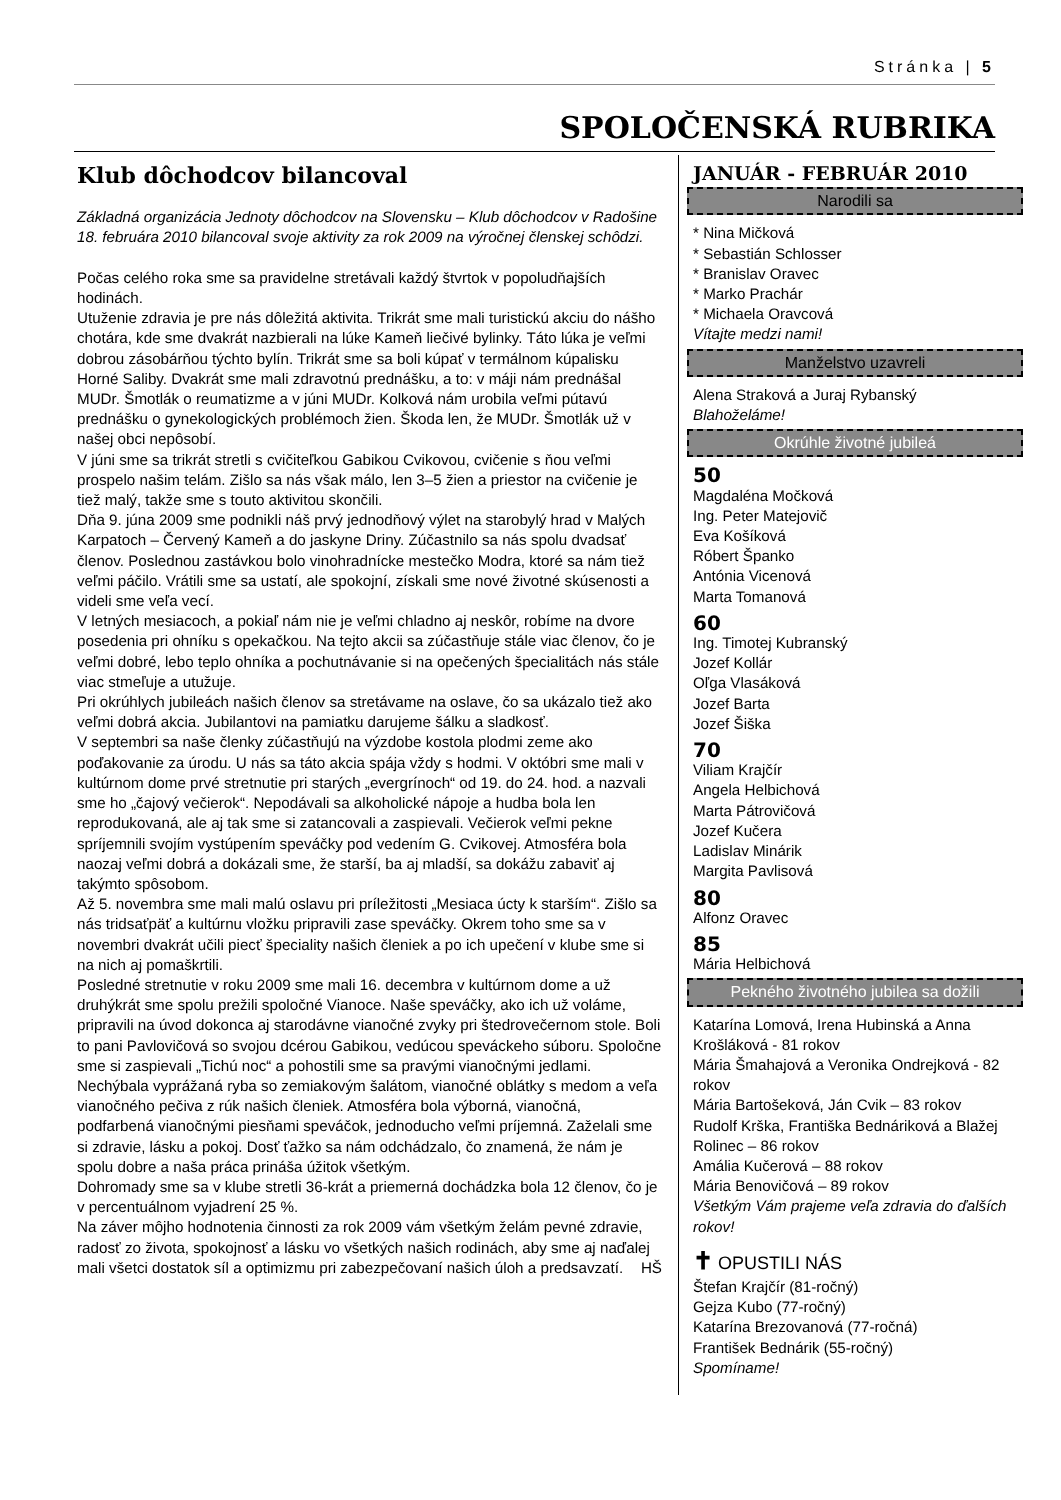Stránka | 5
SPOLOČENSKÁ RUBRIKA
Klub dôchodcov bilancoval
Základná organizácia Jednoty dôchodcov na Slovensku – Klub dôchodcov v Radošine 18. februára 2010 bilancoval svoje aktivity za rok 2009 na výročnej členskej schôdzi.
Počas celého roka sme sa pravidelne stretávali každý štvrtok v popoludňajších hodinách.
Utuženie zdravia je pre nás dôležitá aktivita. Trikrát sme mali turistickú akciu do nášho chotára, kde sme dvakrát nazbierali na lúke Kameň liečivé bylinky. Táto lúka je veľmi dobrou zásobárňou týchto bylín. Trikrát sme sa boli kúpať v termálnom kúpalisku Horné Saliby. Dvakrát sme mali zdravotnú prednášku, a to: v máji nám prednášal MUDr. Šmotlák o reumatizme a v júni MUDr. Kolková nám urobila veľmi pútavú prednášku o gynekologických problémoch žien. Škoda len, že MUDr. Šmotlák už v našej obci nepôsobí.
V júni sme sa trikrát stretli s cvičiteľkou Gabikou Cvikovou, cvičenie s ňou veľmi prospelo našim telám. Zišlo sa nás však málo, len 3–5 žien a priestor na cvičenie je tiež malý, takže sme s touto aktivitou skončili.
Dňa 9. júna 2009 sme podnikli náš prvý jednodňový výlet na starobylý hrad v Malých Karpatoch – Červený Kameň a do jaskyne Driny. Zúčastnilo sa nás spolu dvadsať členov. Poslednou zastávkou bolo vinohradnícke mestečko Modra, ktoré sa nám tiež veľmi páčilo. Vrátili sme sa ustatí, ale spokojní, získali sme nové životné skúsenosti a videli sme veľa vecí.
V letných mesiacoch, a pokiaľ nám nie je veľmi chladno aj neskôr, robíme na dvore posedenia pri ohníku s opekačkou. Na tejto akcii sa zúčastňuje stále viac členov, čo je veľmi dobré, lebo teplo ohníka a pochutnávanie si na opečených špecialitách nás stále viac stmeľuje a utužuje.
Pri okrúhlych jubileách našich členov sa stretávame na oslave, čo sa ukázalo tiež ako veľmi dobrá akcia. Jubilantovi na pamiatku darujeme šálku a sladkosť.
V septembri sa naše členky zúčastňujú na výzdobe kostola plodmi zeme ako poďakovanie za úrodu. U nás sa táto akcia spája vždy s hodmi. V októbri sme mali v kultúrnom dome prvé stretnutie pri starých „evergrínoch“ od 19. do 24. hod. a nazvali sme ho „čajový večierok“. Nepodávali sa alkoholické nápoje a hudba bola len reprodukovaná, ale aj tak sme si zatancovali a zaspievali. Večierok veľmi pekne spríjemnili svojím vystúpením speváčky pod vedením G. Cvikovej. Atmosféra bola naozaj veľmi dobrá a dokázali sme, že starší, ba aj mladší, sa dokážu zabaviť aj takýmto spôsobom.
Až 5. novembra sme mali malú oslavu pri príležitosti „Mesiaca úcty k starším“. Zišlo sa nás tridsaťpäť a kultúrnu vložku pripravili zase speváčky. Okrem toho sme sa v novembri dvakrát učili piecť špeciality našich členiek a po ich upečení v klube sme si na nich aj pomaškrtili.
Posledné stretnutie v roku 2009 sme mali 16. decembra v kultúrnom dome a už druhýkrát sme spolu prežili spoločné Vianoce. Naše speváčky, ako ich už voláme, pripravili na úvod dokonca aj starodávne vianočné zvyky pri štedrovečernom stole. Boli to pani Pavlovičová so svojou dcérou Gabikou, vedúcou speváckeho súboru. Spoločne sme si zaspievali „Tichú noc“ a pohostili sme sa pravými vianočnými jedlami. Nechýbala vyprážaná ryba so zemiakovým šalátom, vianočné oblátky s medom a veľa vianočného pečiva z rúk našich členiek. Atmosféra bola výborná, vianočná, podfarbená vianočnými piesňami speváčok, jednoducho veľmi príjemná. Zaželali sme si zdravie, lásku a pokoj. Dosť ťažko sa nám odchádzalo, čo znamená, že nám je spolu dobre a naša práca prináša úžitok všetkým.
Dohromady sme sa v klube stretli 36-krát a priemerná dochádzka bola 12 členov, čo je v percentuálnom vyjadrení 25 %.
Na záver môjho hodnotenia činnosti za rok 2009 vám všetkým želám pevné zdravie, radosť zo života, spokojnosť a lásku vo všetkých našich rodinách, aby sme aj naďalej mali všetci dostatok síl a optimizmu pri zabezpečovaní našich úloh a predsavzatí. HŠ
JANUÁR - FEBRUÁR 2010
Narodili sa
* Nina Mičková
* Sebastián Schlosser
* Branislav Oravec
* Marko Prachár
* Michaela Oravcová
Vítajte medzi nami!
Manželstvo uzavreli
Alena Straková a Juraj Rybanský
Blahoželáme!
Okrúhle životné jubileá
50
Magdaléna Močková
Ing. Peter Matejovič
Eva Košíková
Róbert Španko
Antónia Vicenová
Marta Tomanová
60
Ing. Timotej Kubranský
Jozef Kollár
Oľga Vlasáková
Jozef Barta
Jozef Šiška
70
Viliam Krajčír
Angela Helbichová
Marta Pátrovičová
Jozef Kučera
Ladislav Minárik
Margita Pavlisová
80
Alfonz Oravec
85
Mária Helbichová
Pekného životného jubilea sa dožili
Katarína Lomová, Irena Hubinská a Anna Krošláková - 81 rokov
Mária Šmahajová a Veronika Ondrejková - 82 rokov
Mária Bartošeková, Ján Cvik – 83 rokov
Rudolf Krška, Františka Bednáriková a Blažej Rolinec – 86 rokov
Amália Kučerová – 88 rokov
Mária Benovičová – 89 rokov
Všetkým Vám prajeme veľa zdravia do ďalších rokov!
✝ OPUSTILI NÁS
Štefan Krajčír (81-ročný)
Gejza Kubo (77-ročný)
Katarína Brezovanová (77-ročná)
František Bednárik (55-ročný)
Spomíname!